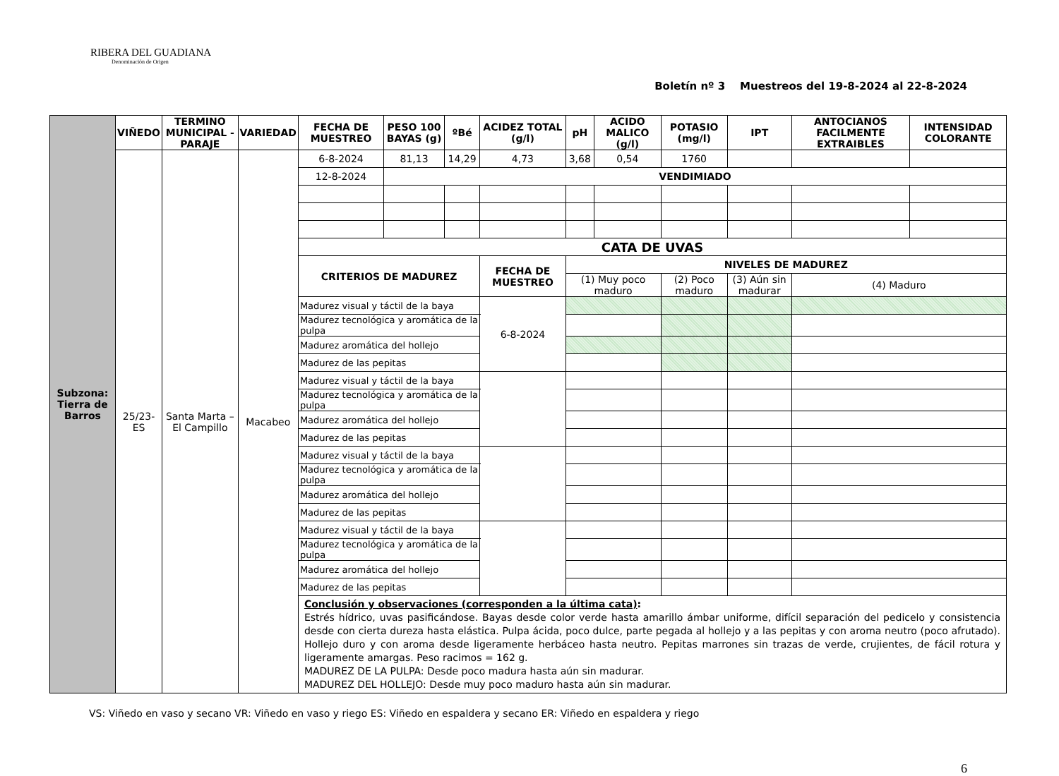RIBERA DEL GUADIANA
Denominación de Origen
Boletín nº 3 Muestreos del 19-8-2024 al 22-8-2024
| Subzona: Tierra de Barros | VIÑEDO | TERMINO MUNICIPAL - PARAJE | VARIEDAD | FECHA DE MUESTREO | PESO 100 BAYAS (g) | ºBé | ACIDEZ TOTAL (g/l) | | pH | ACIDO MALICO (g/l) | POTASIO (mg/l) | IPT | ANTOCIANOS FACILMENTE EXTRAIBLES | INTENSIDAD COLORANTE |
| | 25/23-ES | Santa Marta – El Campillo | Macabeo | 6-8-2024 | 81,13 | 14,29 | 4,73 | | 3,68 | 0,54 | 1760 | | | |
| | | | | 12-8-2024 | VENDIMIADO | | | | | | | | | |
| | | | | CATA DE UVAS | | | | | | | | | | |
| | | | | CRITERIOS DE MADUREZ | | | | FECHA DE MUESTREO | NIVELES DE MADUREZ | | | | | |
| | | | | | | | | | (1) Muy poco maduro | | (2) Poco maduro | (3) Aún sin madurar | (4) Maduro | |
| | | | | Madurez visual y táctil de la baya | | | | 6-8-2024 | | | | | | |
| | | | | Madurez tecnológica y aromática de la pulpa | | | | | | | | | | |
| | | | | Madurez aromática del hollejo | | | | | | | | | | |
| | | | | Madurez de las pepitas | | | | | | | | | | |
| | | | | Madurez visual y táctil de la baya | | | | | | | | | | |
| | | | | Madurez tecnológica y aromática de la pulpa | | | | | | | | | | |
| | | | | Madurez aromática del hollejo | | | | | | | | | | |
| | | | | Madurez de las pepitas | | | | | | | | | | |
| | | | | Madurez visual y táctil de la baya | | | | | | | | | | |
| | | | | Madurez tecnológica y aromática de la pulpa | | | | | | | | | | |
| | | | | Madurez aromática del hollejo | | | | | | | | | | |
| | | | | Madurez de las pepitas | | | | | | | | | | |
| | | | | Madurez visual y táctil de la baya | | | | | | | | | | |
| | | | | Madurez tecnológica y aromática de la pulpa | | | | | | | | | | |
| | | | | Madurez aromática del hollejo | | | | | | | | | | |
| | | | | Madurez de las pepitas | | | | | | | | | | |
| | | | | Conclusión y observaciones (corresponden a la última cata) : Estrés hídrico, uvas pasificándose. Bayas desde color verde hasta amarillo ámbar uniforme, difícil separación del pedicelo y consistencia desde con cierta dureza hasta elástica. Pulpa ácida, poco dulce, parte pegada al hollejo y a las pepitas y con aroma neutro (poco afrutado). Hollejo duro y con aroma desde ligeramente herbáceo hasta neutro. Pepitas marrones sin trazas de verde, crujientes, de fácil rotura y ligeramente amargas. Peso racimos = 162 g. MADUREZ DE LA PULPA: Desde poco madura hasta aún sin madurar. MADUREZ DEL HOLLEJO: Desde muy poco maduro hasta aún sin madurar. | | | | | | | | | | |
VS: Viñedo en vaso y secano VR: Viñedo en vaso y riego ES: Viñedo en espaldera y secano ER: Viñedo en espaldera y riego
6